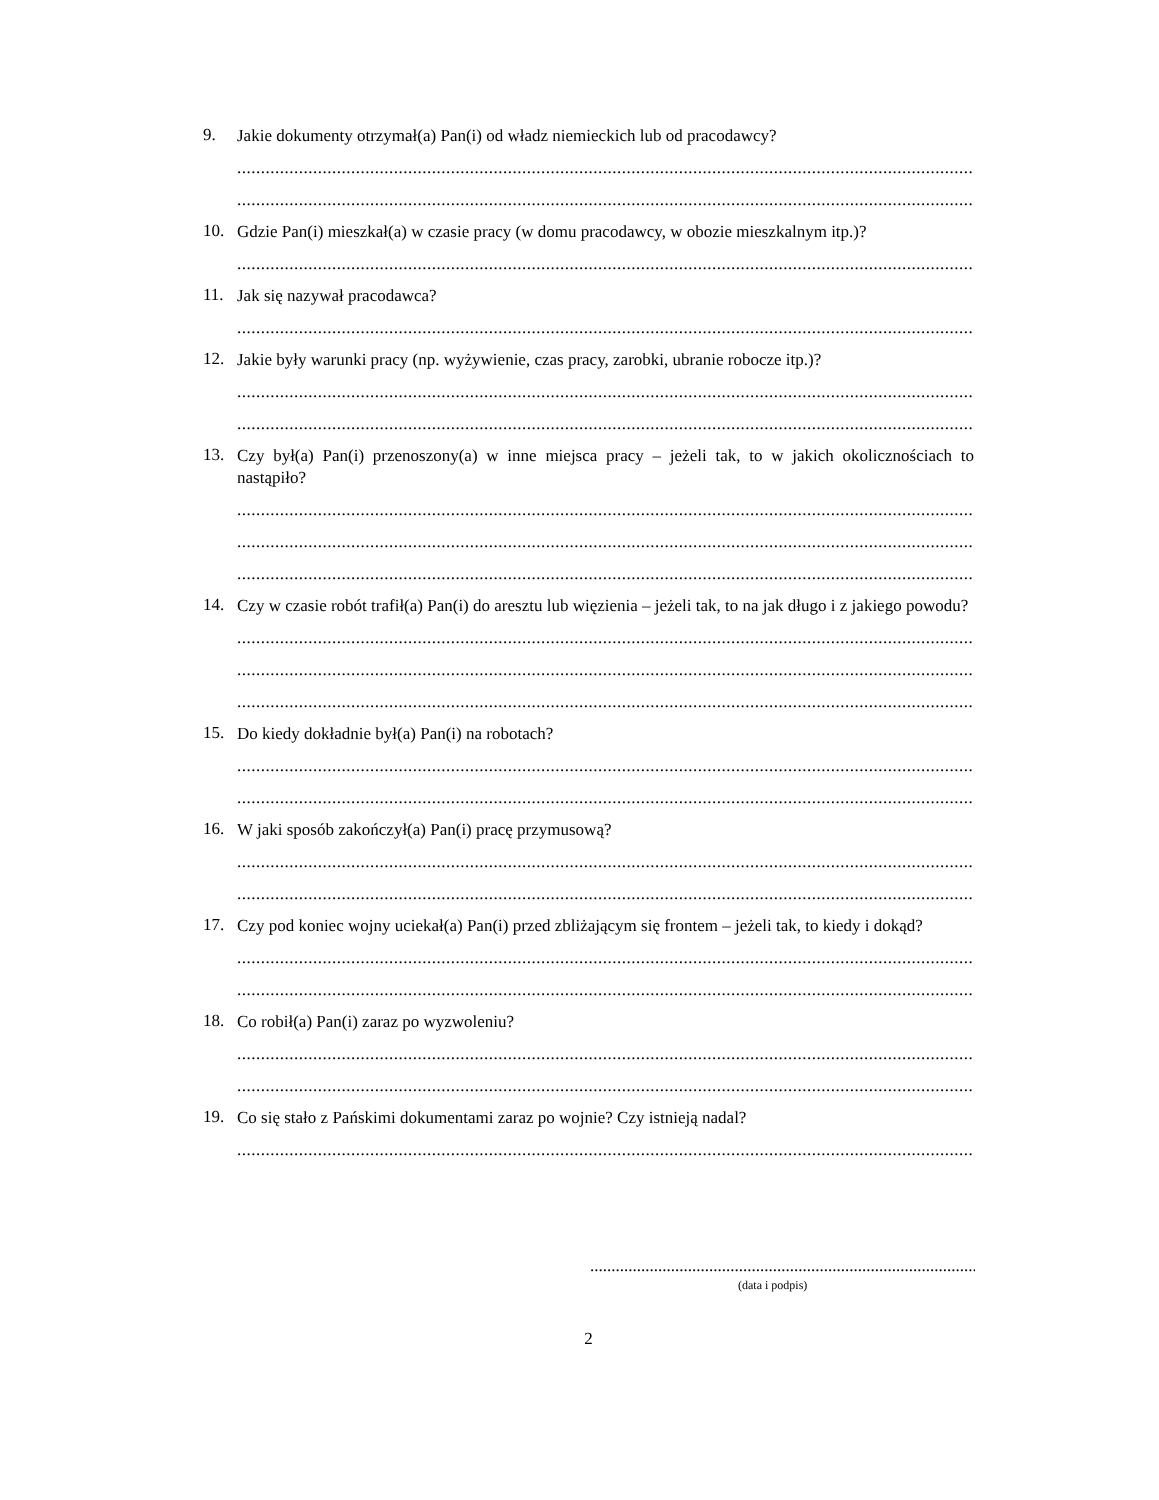9. Jakie dokumenty otrzymał(a) Pan(i) od władz niemieckich lub od pracodawcy?
..................................................................................................................................................................
..................................................................................................................................................................
10. Gdzie Pan(i) mieszkał(a) w czasie pracy (w domu pracodawcy, w obozie mieszkalnym itp.)?
..................................................................................................................................................................
11. Jak się nazywał pracodawca?
..................................................................................................................................................................
12. Jakie były warunki pracy (np. wyżywienie, czas pracy, zarobki, ubranie robocze itp.)?
..................................................................................................................................................................
..................................................................................................................................................................
13. Czy był(a) Pan(i) przenoszony(a) w inne miejsca pracy – jeżeli tak, to w jakich okolicznościach to nastąpiło?
..................................................................................................................................................................
..................................................................................................................................................................
..................................................................................................................................................................
14. Czy w czasie robót trafił(a) Pan(i) do aresztu lub więzienia – jeżeli tak, to na jak długo i z jakiego powodu?
..................................................................................................................................................................
..................................................................................................................................................................
..................................................................................................................................................................
15. Do kiedy dokładnie był(a) Pan(i) na robotach?
..................................................................................................................................................................
..................................................................................................................................................................
16. W jaki sposób zakończył(a) Pan(i) pracę przymusową?
..................................................................................................................................................................
..................................................................................................................................................................
17. Czy pod koniec wojny uciekał(a) Pan(i) przed zbliżającym się frontem – jeżeli tak, to kiedy i dokąd?
..................................................................................................................................................................
..................................................................................................................................................................
18. Co robił(a) Pan(i) zaraz po wyzwoleniu?
..................................................................................................................................................................
..................................................................................................................................................................
19. Co się stało z Pańskimi dokumentami zaraz po wojnie? Czy istnieją nadal?
..................................................................................................................................................................
..................................................................................................
(data i podpis)
2